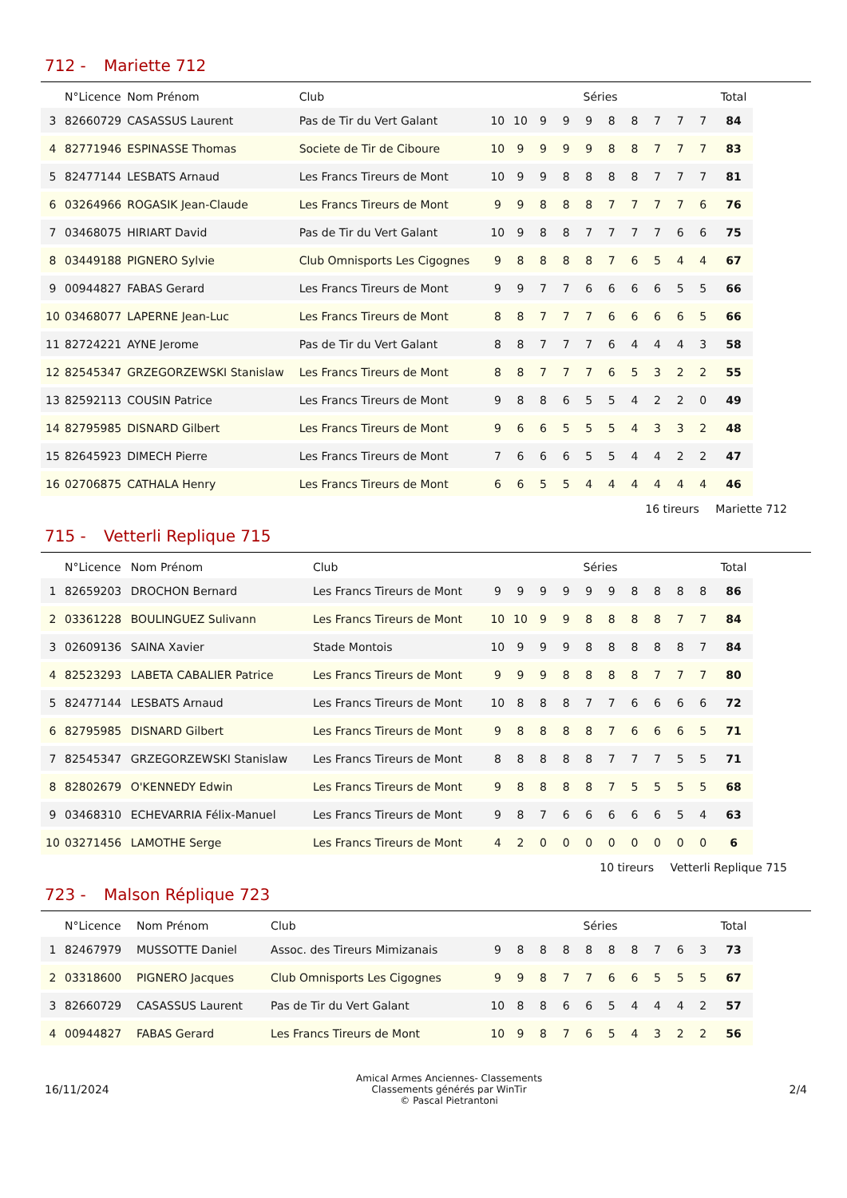712 - Mariette 712
| | N°Licence | Nom Prénom | Club | Séries | | | | | | | | | | Total |
| --- | --- | --- | --- | --- | --- | --- | --- | --- | --- | --- | --- | --- | --- | --- |
| 3 | 82660729 | CASASSUS Laurent | Pas de Tir du Vert Galant | 10 | 10 | 9 | 9 | 9 | 8 | 8 | 7 | 7 | 7 | 84 |
| 4 | 82771946 | ESPINASSE Thomas | Societe de Tir de Ciboure | 10 | 9 | 9 | 9 | 9 | 8 | 8 | 7 | 7 | 7 | 83 |
| 5 | 82477144 | LESBATS Arnaud | Les Francs Tireurs de Mont | 10 | 9 | 9 | 8 | 8 | 8 | 8 | 7 | 7 | 7 | 81 |
| 6 | 03264966 | ROGASIK Jean-Claude | Les Francs Tireurs de Mont | 9 | 9 | 8 | 8 | 8 | 7 | 7 | 7 | 7 | 6 | 76 |
| 7 | 03468075 | HIRIART David | Pas de Tir du Vert Galant | 10 | 9 | 8 | 8 | 7 | 7 | 7 | 7 | 6 | 6 | 75 |
| 8 | 03449188 | PIGNERO Sylvie | Club Omnisports Les Cigognes | 9 | 8 | 8 | 8 | 8 | 7 | 6 | 5 | 4 | 4 | 67 |
| 9 | 00944827 | FABAS Gerard | Les Francs Tireurs de Mont | 9 | 9 | 7 | 7 | 6 | 6 | 6 | 6 | 5 | 5 | 66 |
| 10 | 03468077 | LAPERNE Jean-Luc | Les Francs Tireurs de Mont | 8 | 8 | 7 | 7 | 7 | 6 | 6 | 6 | 6 | 5 | 66 |
| 11 | 82724221 | AYNE Jerome | Pas de Tir du Vert Galant | 8 | 8 | 7 | 7 | 7 | 6 | 4 | 4 | 4 | 3 | 58 |
| 12 | 82545347 | GRZEGORZEWSKI Stanislaw | Les Francs Tireurs de Mont | 8 | 8 | 7 | 7 | 7 | 6 | 5 | 3 | 2 | 2 | 55 |
| 13 | 82592113 | COUSIN Patrice | Les Francs Tireurs de Mont | 9 | 8 | 8 | 6 | 5 | 5 | 4 | 2 | 2 | 0 | 49 |
| 14 | 82795985 | DISNARD Gilbert | Les Francs Tireurs de Mont | 9 | 6 | 6 | 5 | 5 | 5 | 4 | 3 | 3 | 2 | 48 |
| 15 | 82645923 | DIMECH Pierre | Les Francs Tireurs de Mont | 7 | 6 | 6 | 6 | 5 | 5 | 4 | 4 | 2 | 2 | 47 |
| 16 | 02706875 | CATHALA Henry | Les Francs Tireurs de Mont | 6 | 6 | 5 | 5 | 4 | 4 | 4 | 4 | 4 | 4 | 46 |
16 tireurs Mariette 712
715 - Vetterli Replique 715
| | N°Licence | Nom Prénom | Club | Séries | | | | | | | | | | Total |
| --- | --- | --- | --- | --- | --- | --- | --- | --- | --- | --- | --- | --- | --- | --- |
| 1 | 82659203 | DROCHON Bernard | Les Francs Tireurs de Mont | 9 | 9 | 9 | 9 | 9 | 9 | 8 | 8 | 8 | 8 | 86 |
| 2 | 03361228 | BOULINGUEZ Sulivann | Les Francs Tireurs de Mont | 10 | 10 | 9 | 9 | 8 | 8 | 8 | 8 | 7 | 7 | 84 |
| 3 | 02609136 | SAINA Xavier | Stade Montois | 10 | 9 | 9 | 9 | 8 | 8 | 8 | 8 | 8 | 7 | 84 |
| 4 | 82523293 | LABETA CABALIER Patrice | Les Francs Tireurs de Mont | 9 | 9 | 9 | 8 | 8 | 8 | 8 | 7 | 7 | 7 | 80 |
| 5 | 82477144 | LESBATS Arnaud | Les Francs Tireurs de Mont | 10 | 8 | 8 | 8 | 7 | 7 | 6 | 6 | 6 | 6 | 72 |
| 6 | 82795985 | DISNARD Gilbert | Les Francs Tireurs de Mont | 9 | 8 | 8 | 8 | 8 | 7 | 6 | 6 | 6 | 5 | 71 |
| 7 | 82545347 | GRZEGORZEWSKI Stanislaw | Les Francs Tireurs de Mont | 8 | 8 | 8 | 8 | 8 | 7 | 7 | 7 | 5 | 5 | 71 |
| 8 | 82802679 | O'KENNEDY Edwin | Les Francs Tireurs de Mont | 9 | 8 | 8 | 8 | 8 | 7 | 5 | 5 | 5 | 5 | 68 |
| 9 | 03468310 | ECHEVARRIA Félix-Manuel | Les Francs Tireurs de Mont | 9 | 8 | 7 | 6 | 6 | 6 | 6 | 6 | 5 | 4 | 63 |
| 10 | 03271456 | LAMOTHE Serge | Les Francs Tireurs de Mont | 4 | 2 | 0 | 0 | 0 | 0 | 0 | 0 | 0 | 0 | 6 |
10 tireurs Vetterli Replique 715
723 - Malson Réplique 723
| | N°Licence | Nom Prénom | Club | Séries | | | | | | | | | | Total |
| --- | --- | --- | --- | --- | --- | --- | --- | --- | --- | --- | --- | --- | --- | --- |
| 1 | 82467979 | MUSSOTTE Daniel | Assoc. des Tireurs Mimizanais | 9 | 8 | 8 | 8 | 8 | 8 | 8 | 7 | 6 | 3 | 73 |
| 2 | 03318600 | PIGNERO Jacques | Club Omnisports Les Cigognes | 9 | 9 | 8 | 7 | 7 | 6 | 6 | 5 | 5 | 5 | 67 |
| 3 | 82660729 | CASASSUS Laurent | Pas de Tir du Vert Galant | 10 | 8 | 8 | 6 | 6 | 5 | 4 | 4 | 4 | 2 | 57 |
| 4 | 00944827 | FABAS Gerard | Les Francs Tireurs de Mont | 10 | 9 | 8 | 7 | 6 | 5 | 4 | 3 | 2 | 2 | 56 |
16/11/2024
Amical Armes Anciennes- Classements
Classements générés par WinTir
© Pascal Pietrantoni
2/4